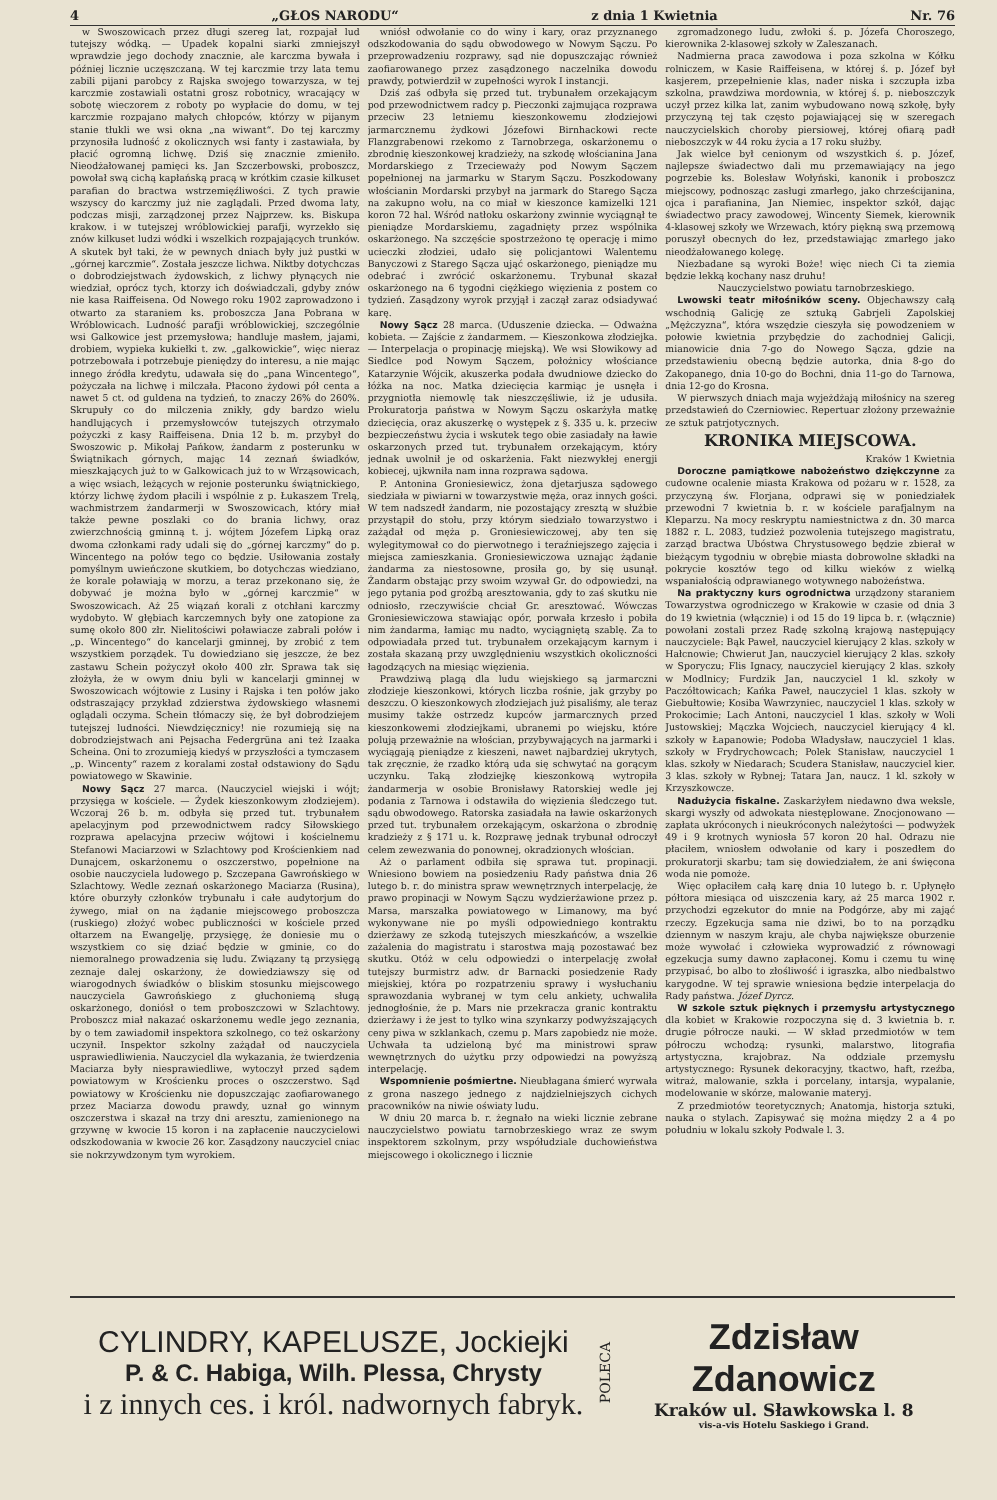4 „GŁOS NARODU“z dnia 1 Kwietnia Nr. 76
w Swoszowicach przez długi szereg lat, rozpajał lud tutejszy wódką. — Upadek kopalni siarki zmniejszył wprawdzie jego dochody znacznie, ale karczma bywała i później licznie uczęszczaną. W tej karczmie trzy lata temu zabili pijani parobcy z Rajska swojego towarzysza, w tej karczmie zostawiali ostatni grosz robotnicy, wracający w sobotę wieczorem z roboty po wypłacie do domu, w tej karczmie rozpajano małych chłopców, którzy w pijanym stanie tłukli we wsi okna „na wiwant“. Do tej karczmy przynosiła ludność z okolicznych wsi fanty i zastawiała, by płacić ogromną lichwę. Dziś się znacznie zmieniło. Nieodżałowanej pamięci ks. Jan Szczerbowski, proboszcz, powołał swą cichą kapłańską pracą w krótkim czasie kilkuset parafian do bractwa wstrzemięźliwości. Z tych prawie wszyscy do karczmy już nie zaglądali. Przed dwoma laty, podczas misji, zarządzonej przez Najprzew. ks. Biskupa krakow. i w tutejszej wróblowickiej parafji, wyrzekło się znów kilkuset ludzi wódki i wszelkich rozpajających trunków. A skutek był taki, że w pewnych dniach były już pustki w „górnej karczmie“. Została jeszcze lichwa. Niktby dotychczas o dobrodziejstwach żydowskich, z lichwy płynących nie wiedział, oprócz tych, ktorzy ich doświadczali, gdyby znów nie kasa Raiffeisena. Od Nowego roku 1902 zaprowadzono i otwarto za staraniem ks. proboszcza Jana Pobrana w Wróblowicach. Ludność parafji wróblowickiej, szczególnie wsi Galkowice jest przemysłowa; handluje masłem, jajami, drobiem, wypieka kukiełki t. zw. „galkowickie“, więc nieraz potrzebowała i potrzebuje pieniędzy do interesu, a nie mając innego źródła kredytu, udawała się do „pana Wincentego“, pożyczała na lichwę i milczała. Płacono żydowi pół centa a nawet 5 ct. od guldena na tydzień, to znaczy 26% do 260%. Skrupuły co do milczenia znikły, gdy bardzo wielu handlujących i przemysłowców tutejszych otrzymało pożyczki z kasy Raiffeisena. Dnia 12 b. m. przybył do Swoszowic p. Mikołaj Pańkow, żandarm z posterunku w Świątnikach górnych, mając 14 zeznań świadków, mieszkających już to w Galkowicach już to w Wrząsowicach, a więc wsiach, leżących w rejonie posterunku świątnickiego, którzy lichwę żydom płacili i wspólnie z p. Łukaszem Trelą, wachmistrzem żandarmerji w Swoszowicach, który miał także pewne poszlaki co do brania lichwy, oraz zwierzchnością gminną t. j. wójtem Józefem Lipką oraz dwoma członkami rady udali się do „górnej karczmy“ do p. Wincentego na połów tego co będzie. Usiłowania zostały pomyślnym uwieńczone skutkiem, bo dotychczas wiedziano, że korale poławiają w morzu, a teraz przekonano się, że dobywać je można było w „górnej karczmie“ w Swoszowicach. Aż 25 wiązań korali z otchłani karczmy wydobyto. W głębiach karczemnych były one zatopione za sumę około 800 złr. Nielitościwi poławiacze zabrali połów i „p. Wincentego“ do kancelarji gminnej, by zrobić z tem wszystkiem porządek. Tu dowiedziano się jeszcze, że bez zastawu Schein pożyczył około 400 złr. Sprawa tak się złożyła, że w owym dniu byli w kancelarji gminnej w Swoszowicach wójtowie z Lusiny i Rajska i ten połów jako odstraszający przykład zdzierstwa żydowskiego własnemi oglądali oczyma. Schein tłómaczy się, że był dobrodziejem tutejszej ludności. Niewdzięcznicy! nie rozumieją się na dobrodziejstwach ani Pejsacha Federgrüna ani też Izaaka Scheina. Oni to zrozumieją kiedyś w przyszłości a tymczasem „p. Wincenty“ razem z koralami został odstawiony do Sądu powiatowego w Skawinie.
Nowy Sącz 27 marca. (Nauczyciel wiejski i wójt; przysięga w kościele. — Żydek kieszonkowym złodziejem). Wczoraj 26 b. m. odbyła się przed tut. trybunałem apelacyjnym pod przewodnictwem radcy Siłowskiego rozprawa apelacyjna przeciw wójtowi i kościelnemu Stefanowi Maciarzowi w Szlachtowy pod Krościenkiem nad Dunajcem, oskarżonemu o oszczerstwo, popełnione na osobie nauczyciela ludowego p. Szczepana Gawrońskiego w Szlachtowy. Wedle zeznań oskarżonego Maciarza (Rusina), które oburzyły członków trybunału i całe audytorjum do żywego, miał on na żądanie miejscowego proboszcza (ruskiego) złożyć wobec publiczności w kościele przed ołtarzem na Ewangelję, przysięgę, że doniesie mu o wszystkiem co się dziać będzie w gminie, co do niemoralnego prowadzenia się ludu. Związany tą przysięgą zeznaje dalej oskarżony, że dowiedziawszy się od wiarogodnych świadków o bliskim stosunku miejscowego nauczyciela Gawrońskiego z głuchoniemą sługą oskarżonego, doniósł o tem proboszczowi w Szlachtowy. Proboszcz miał nakazać oskarżonemu wedle jego zeznania, by o tem zawiadomił inspektora szkolnego, co też oskarżony uczynił. Inspektor szkolny zażądał od nauczyciela usprawiedliwienia. Nauczyciel dla wykazania, że twierdzenia Maciarza były niesprawiedliwe, wytoczył przed sądem powiatowym w Krościenku proces o oszczerstwo. Sąd powiatowy w Krościenku nie dopuszczając zaofiarowanego przez Maciarza dowodu prawdy, uznał go winnym oszczerstwa i skazał na trzy dni aresztu, zamienionego na grzywnę w kwocie 15 koron i na zapłacenie nauczycielowi odszkodowania w kwocie 26 kor. Zasądzony nauczyciel cniac sie nokrzywdzonym tym wyrokiem.
wniósł odwołanie co do winy i kary, oraz przyznanego odszkodowania do sądu obwodowego w Nowym Sączu. Po przeprowadzeniu rozprawy, sąd nie dopuszczając również zaofiarowanego przez zasądzonego naczelnika dowodu prawdy, potwierdził w zupełności wyrok I instancji.
Dziś zaś odbyła się przed tut. trybunałem orzekającym pod przewodnictwem radcy p. Pieczonki zajmująca rozprawa przeciw 23 letniemu kieszonkowemu złodziejowi jarmarcznemu żydkowi Józefowi Birnhackowi recte Flanzgrabenowi rzekomo z Tarnobrzega, oskarżonemu o zbrodnię kieszonkowej kradzieży, na szkodę włościanina Jana Mordarskiego z Trzecieważy pod Nowym Sączem popełnionej na jarmarku w Starym Sączu. Poszkodowany włościanin Mordarski przybył na jarmark do Starego Sącza na zakupno wołu, na co miał w kieszonce kamizelki 121 koron 72 hal. Wśród natłoku oskarżony zwinnie wyciągnął te pieniądze Mordarskiemu, zagadnięty przez wspólnika oskarżonego. Na szczęście spostrzeżono tę operację i mimo ucieczki złodziei, udało się policjantowi Walentemu Banyczowi z Starego Sącza ująć oskarżonego, pieniądze mu odebrać i zwrócić oskarżonemu. Trybunał skazał oskarżonego na 6 tygodni ciężkiego więzienia z postem co tydzień. Zasądzony wyrok przyjął i zaczął zaraz odsiadywać karę.
Nowy Sącz 28 marca. (Uduszenie dziecka. — Odważna kobieta. — Zajście z żandarmem. — Kieszonkowa złodziejka. — Interpelacja o propinację miejską). We wsi Słowikowy ad Siedlce pod Nowym Sączem, położnicy włościance Katarzynie Wójcik, akuszerka podała dwudniowe dziecko do łóżka na noc. Matka dziecięcia karmiąc je usnęła i przygniotła niemowlę tak nieszczęśliwie, iż je udusiła. Prokuratorja państwa w Nowym Sączu oskarżyła matkę dziecięcia, oraz akuszerkę o występek z §. 335 u. k. przeciw bezpieczeństwu życia i wskutek tego obie zasiadały na ławie oskarzonych przed tut. trybunałem orzekającym, który jednak uwolnił je od oskarżenia. Fakt niezwykłej energji kobiecej, ujkwniła nam inna rozprawa sądowa.
P. Antonina Groniesiewicz, żona djetarjusza sądowego siedziała w piwiarni w towarzystwie męża, oraz innych gości. W tem nadszedł żandarm, nie pozostający zresztą w służbie przystąpił do stołu, przy którym siedziało towarzystwo i zażądał od męża p. Groniesiewiczowej, aby ten się wylegitymował co do pierwotnego i teraźniejszego zajęcia i miejsca zamieszkania. Groniesiewiczowa uznając żądanie żandarma za niestosowne, prosiła go, by się usunął. Żandarm obstając przy swoim wzywał Gr. do odpowiedzi, na jego pytania pod groźbą aresztowania, gdy to zaś skutku nie odniosło, rzeczywiście chciał Gr. aresztować. Wówczas Groniesiewiczowa stawiając opór, porwała krzesło i pobiła nim żandarma, łamiąc mu nadto, wyciągniętą szablę. Za to odpowiadała przed tut. trybunałem orzekającym karnym i została skazaną przy uwzględnieniu wszystkich okoliczności łagodzących na miesiąc więzienia.
Prawdziwą plagą dla ludu wiejskiego są jarmarczni złodzieje kieszonkowi, których liczba rośnie, jak grzyby po deszczu. O kieszonkowych złodziejach już pisaliśmy, ale teraz musimy także ostrzedz kupców jarmarcznych przed kieszonkowemi złodziejkami, ubranemi po wiejsku, które polują przeważnie na włościan, przybywających na jarmarki i wyciągają pieniądze z kieszeni, nawet najbardziej ukrytych, tak zręcznie, że rzadko którą uda się schwytać na gorącym uczynku. Taką złodziejkę kieszonkową wytropiła żandarmerja w osobie Bronisławy Ratorskiej wedle jej podania z Tarnowa i odstawiła do więzienia śledczego tut. sądu obwodowego. Ratorska zasiadała na ławie oskarżonych przed tut. trybunałem orzekającym, oskarżona o zbrodnię kradzieży z § 171 u. k. Rozprawę jednak trybunał odroczył celem zewezwania do ponownej, okradzionych włościan.
Aż o parlament odbiła się sprawa tut. propinacji. Wniesiono bowiem na posiedzeniu Rady państwa dnia 26 lutego b. r. do ministra spraw wewnętrznych interpelację, że prawo propinacji w Nowym Sączu wydzierżawione przez p. Marsa, marszałka powiatowego w Limanowy, ma być wykonywane nie po myśli odpowiedniego kontraktu dzierżawy ze szkodą tutejszych mieszkańców, a wszelkie zażalenia do magistratu i starostwa mają pozostawać bez skutku. Otóż w celu odpowiedzi o interpelację zwołał tutejszy burmistrz adw. dr Barnacki posiedzenie Rady miejskiej, która po rozpatrzeniu sprawy i wysłuchaniu sprawozdania wybranej w tym celu ankiety, uchwaliła jednogłośnie, że p. Mars nie przekracza granic kontraktu dzierżawy i że jest to tylko wina szynkarzy podwyższających ceny piwa w szklankach, czemu p. Mars zapobiedz nie może. Uchwała ta udzieloną być ma ministrowi spraw wewnętrznych do użytku przy odpowiedzi na powyższą interpelację.
Wspomnienie pośmiertne. Nieubłagana śmierć wyrwała z grona naszego jednego z najdzielniejszych cichych pracowników na niwie oświaty ludu.
W dniu 20 marca b. r. żegnało na wieki licznie zebrane nauczycielstwo powiatu tarnobrzeskiego wraz ze swym inspektorem szkolnym, przy współudziale duchowieństwa miejscowego i okolicznego i licznie
zgromadzonego ludu, zwłoki ś. p. Józefa Choroszego, kierownika 2-klasowej szkoły w Zaleszanach.
Nadmierna praca zawodowa i poza szkolna w Kółku rolniczem, w Kasie Raiffeisena, w której ś. p. Józef był kasjerem, przepełnienie klas, nader niska i szczupła izba szkolna, prawdziwa mordownia, w której ś. p. nieboszczyk uczył przez kilka lat, zanim wybudowano nową szkołę, były przyczyną tej tak często pojawiającej się w szeregach nauczycielskich choroby piersiowej, której ofiarą padł nieboszczyk w 44 roku życia a 17 roku służby.
Jak wielce był cenionym od wszystkich ś. p. Józef, najlepsze świadectwo dali mu przemawiający na jego pogrzebie ks. Bolesław Wołyński, kanonik i proboszcz miejscowy, podnosząc zasługi zmarłego, jako chrześcijanina, ojca i parafianina, Jan Niemiec, inspektor szkół, dając świadectwo pracy zawodowej, Wincenty Siemek, kierownik 4-klasowej szkoły we Wrzewach, który piękną swą przemową poruszył obecnych do łez, przedstawiając zmarłego jako nieodżałowanego kolegę.
Niezbadane są wyroki Boże! więc niech Ci ta ziemia będzie lekką kochany nasz druhu!
Nauczycielstwo powiatu tarnobrzeskiego.
Lwowski teatr miłośników sceny. Objechawszy całą wschodnią Galicję ze sztuką Gabrjeli Zapolskiej „Mężczyzna“, która wszędzie cieszyła się powodzeniem w połowie kwietnia przybędzie do zachodniej Galicji, mianowicie dnia 7-go do Nowego Sącza, gdzie na przedstawieniu obecną będzie autorka, dnia 8-go do Zakopanego, dnia 10-go do Bochni, dnia 11-go do Tarnowa, dnia 12-go do Krosna.
W pierwszych dniach maja wyjeżdżają miłośnicy na szereg przedstawień do Czerniowiec. Repertuar złożony przeważnie ze sztuk patrjotycznych.
KRONIKA MIEJSCOWA.
Kraków 1 Kwietnia
Doroczne pamiątkowe nabożeństwo dziękczynne za cudowne ocalenie miasta Krakowa od pożaru w r. 1528, za przyczyną św. Florjana, odprawi się w poniedziałek przewodni 7 kwietnia b. r. w kościele parafjalnym na Kleparzu. Na mocy reskryptu namiestnictwa z dn. 30 marca 1882 r. L. 2083, tudzież pozwolenia tutejszego magistratu, zarząd bractwa Ubóstwa Chrystusowego będzie zbierał w bieżącym tygodniu w obrębie miasta dobrowolne składki na pokrycie kosztów tego od kilku wieków z wielką wspaniałością odprawianego wotywnego nabożeństwa.
Na praktyczny kurs ogrodnictwa urządzony staraniem Towarzystwa ogrodniczego w Krakowie w czasie od dnia 3 do 19 kwietnia (włącznie) i od 15 do 19 lipca b. r. (włącznie) powołani zostali przez Radę szkolną krajową następujący nauczyciele: Bąk Paweł, nauczyciel kierujący 2 klas. szkoły w Hałcnowie; Chwierut Jan, nauczyciel kierujący 2 klas. szkoły w Sporyczu; Flis Ignacy, nauczyciel kierujący 2 klas. szkoły w Modlnicy; Furdzik Jan, nauczyciel 1 kl. szkoły w Paczółtowicach; Kańka Paweł, nauczyciel 1 klas. szkoły w Giebułtowie; Kosiba Wawrzyniec, nauczyciel 1 klas. szkoły w Prokocimie; Lach Antoni, nauczyciel 1 klas. szkoły w Woli Justowskiej; Mączka Wojciech, nauczyciel kierujący 4 kl. szkoły w Łapanowie; Podoba Władysław, nauczyciel 1 klas. szkoły w Frydrychowcach; Polek Stanisław, nauczyciel 1 klas. szkoły w Niedarach; Scudera Stanisław, nauczyciel kier. 3 klas. szkoły w Rybnej; Tatara Jan, naucz. 1 kl. szkoły w Krzyszkowcze.
Nadużycia fiskalne. Zaskarżyłem niedawno dwa weksle, skargi wyszły od adwokata niestęplowane. Znocjonowano — zapłata ukróconych i nieukróconych należytości — podwyżek 49 i 9 krotnych wyniosła 57 koron 20 hal. Odrazu nie płaciłem, wniosłem odwołanie od kary i poszedłem do prokuratorji skarbu; tam się dowiedziałem, że ani święcona woda nie pomoże.
Więc opłaciłem całą karę dnia 10 lutego b. r. Upłynęło półtora miesiąca od uiszczenia kary, aż 25 marca 1902 r. przychodzi egzekutor do mnie na Podgórze, aby mi zająć rzeczy. Egzekucja sama nie dziwi, bo to na porządku dziennym w naszym kraju, ale chyba największe oburzenie może wywołać i człowieka wyprowadzić z równowagi egzekucja sumy dawno zapłaconej. Komu i czemu tu winę przypisać, bo albo to złośliwość i igraszka, albo niedbalstwo karygodne. W tej sprawie wniesiona będzie interpelacja do Rady państwa. Józef Dyrcz.
W szkole sztuk pięknych i przemysłu artystycznego dla kobiet w Krakowie rozpoczyna się d. 3 kwietnia b. r. drugie półrocze nauki. — W skład przedmiotów w tem półroczu wchodzą: rysunki, malarstwo, litografia artystyczna, krajobraz. Na oddziale przemysłu artystycznego: Rysunek dekoracyjny, tkactwo, haft, rzeźba, witraż, malowanie, szkła i porcelany, intarsja, wypalanie, modelowanie w skórze, malowanie materyj.
Z przedmiotów teoretycznych; Anatomja, historja sztuki, nauka o stylach. Zapisywać się można między 2 a 4 po południu w lokalu szkoły Podwale l. 3.
CYLINDRY, KAPELUSZE, Jockiejki
P. & C. Habiga, Wilh. Plessa, Chrysty
i z innych ces. i król. nadwornych fabryk.
POLECA
Zdzisław Zdanowicz
Kraków ul. Sławkowska l. 8
vis-a-vis Hotelu Saskiego i Grand.